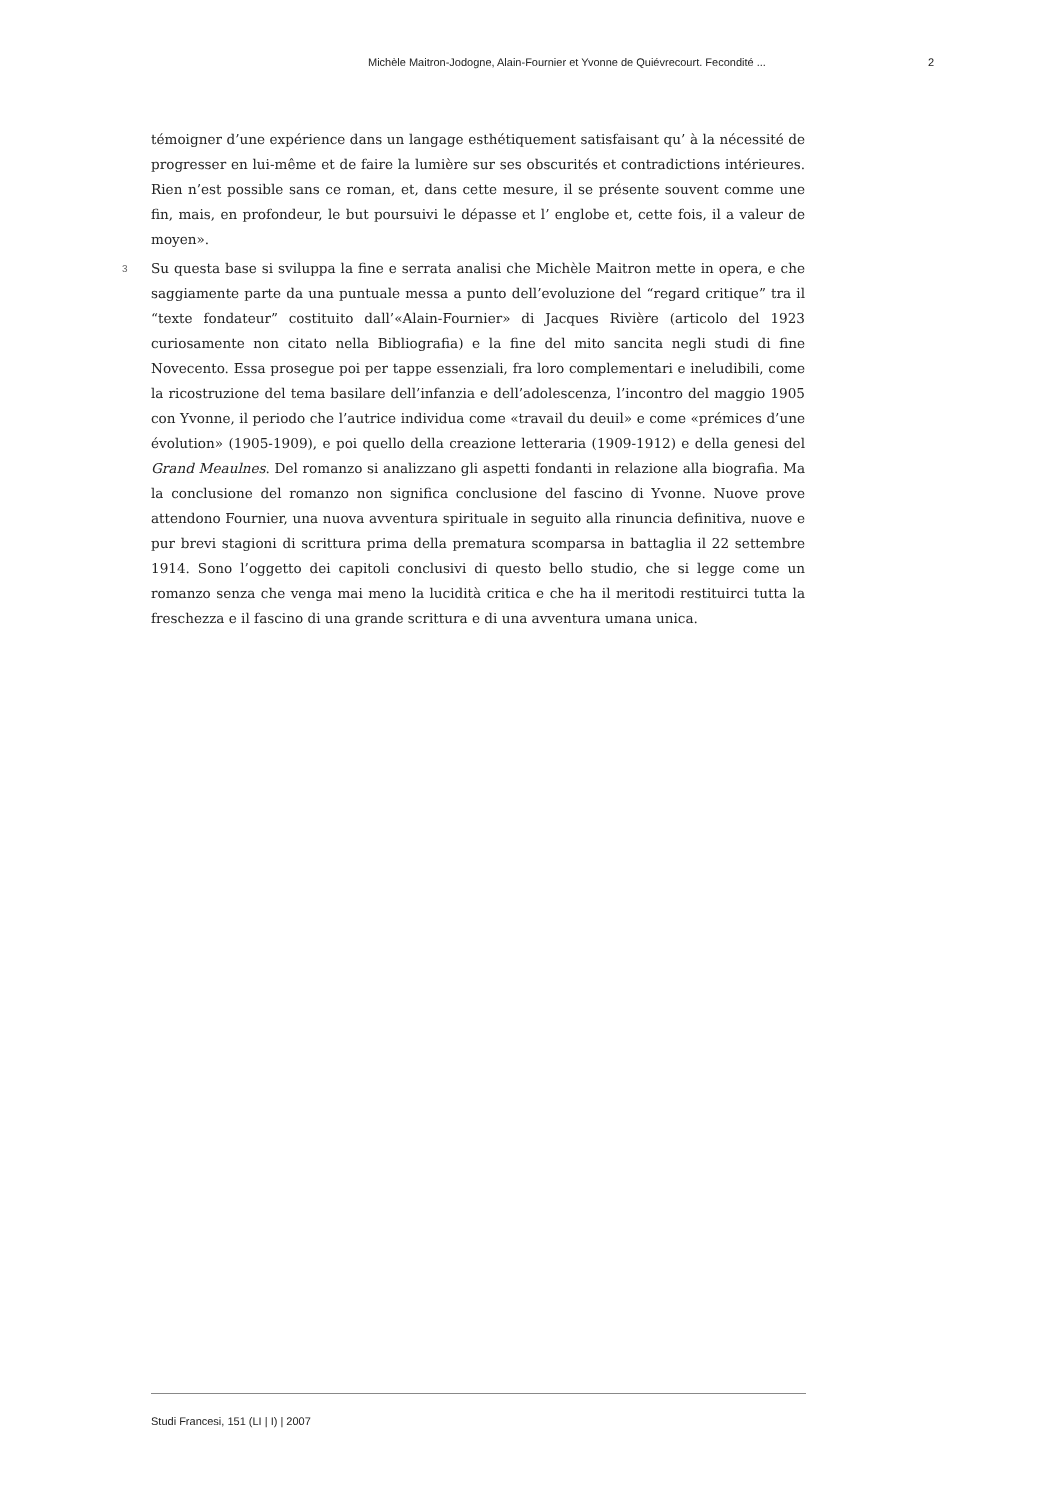Michèle Maitron-Jodogne, Alain-Fournier et Yvonne de Quiévrecourt. Fecondité ... 2
témoigner d’une expérience dans un langage esthétiquement satisfaisant qu’ à la nécessité de progresser en lui-même et de faire la lumière sur ses obscurités et contradictions intérieures. Rien n’est possible sans ce roman, et, dans cette mesure, il se présente souvent comme une fin, mais, en profondeur, le but poursuivi le dépasse et l’ englobe et, cette fois, il a valeur de moyen».
3 Su questa base si sviluppa la fine e serrata analisi che Michèle Maitron mette in opera, e che saggiamente parte da una puntuale messa a punto dell’evoluzione del “regard critique” tra il “texte fondateur” costituito dall’«Alain-Fournier» di Jacques Rivière (articolo del 1923 curiosamente non citato nella Bibliografia) e la fine del mito sancita negli studi di fine Novecento. Essa prosegue poi per tappe essenziali, fra loro complementari e ineludibili, come la ricostruzione del tema basilare dell’infanzia e dell’adolescenza, l’incontro del maggio 1905 con Yvonne, il periodo che l’autrice individua come «travail du deuil» e come «prémices d’une évolution» (1905-1909), e poi quello della creazione letteraria (1909-1912) e della genesi del Grand Meaulnes. Del romanzo si analizzano gli aspetti fondanti in relazione alla biografia. Ma la conclusione del romanzo non significa conclusione del fascino di Yvonne. Nuove prove attendono Fournier, una nuova avventura spirituale in seguito alla rinuncia definitiva, nuove e pur brevi stagioni di scrittura prima della prematura scomparsa in battaglia il 22 settembre 1914. Sono l’oggetto dei capitoli conclusivi di questo bello studio, che si legge come un romanzo senza che venga mai meno la lucidità critica e che ha il meritodi restituirci tutta la freschezza e il fascino di una grande scrittura e di una avventura umana unica.
Studi Francesi, 151 (LI | I) | 2007